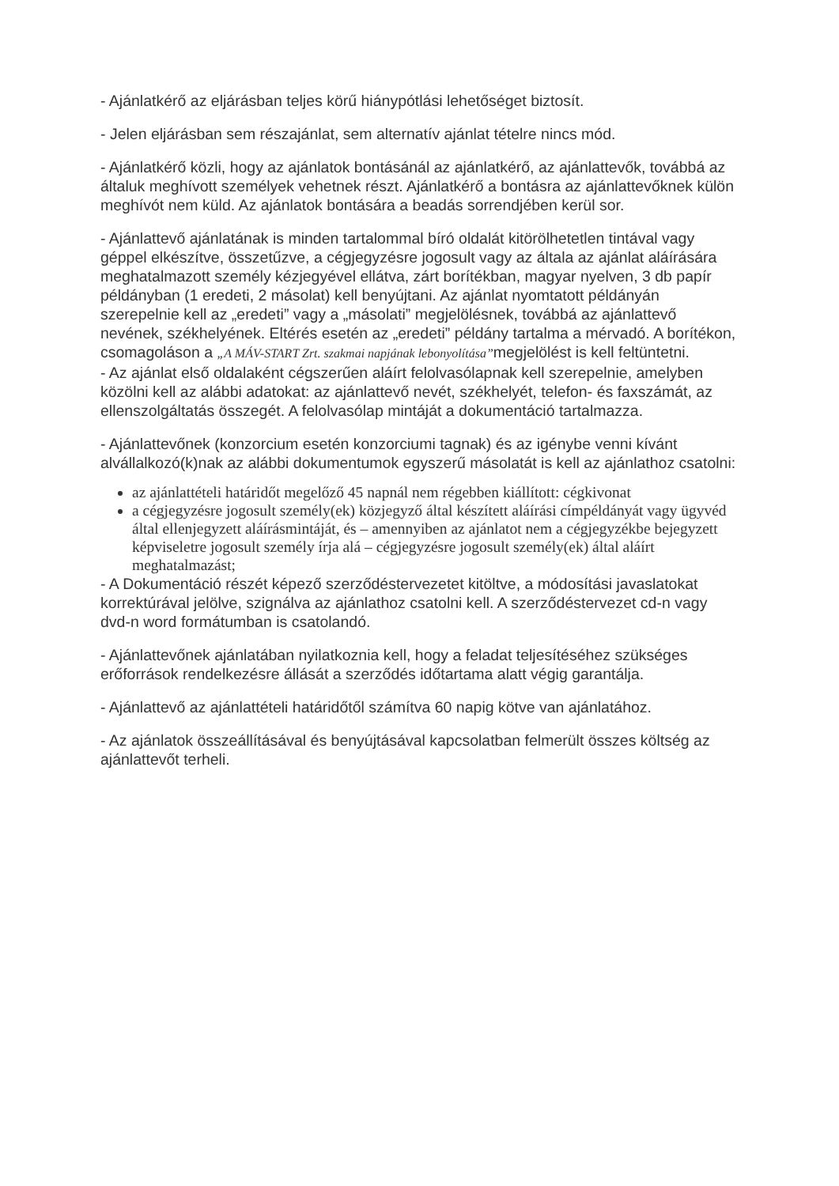- Ajánlatkérő az eljárásban teljes körű hiánypótlási lehetőséget biztosít.
- Jelen eljárásban sem részajánlat, sem alternatív ajánlat tételre nincs mód.
- Ajánlatkérő közli, hogy az ajánlatok bontásánál az ajánlatkérő, az ajánlattevők, továbbá az általuk meghívott személyek vehetnek részt. Ajánlatkérő a bontásra az ajánlattevőknek külön meghívót nem küld. Az ajánlatok bontására a beadás sorrendjében kerül sor.
- Ajánlattevő ajánlatának is minden tartalommal bíró oldalát kitörölhetetlen tintával vagy géppel elkészítve, összetűzve, a cégjegyzésre jogosult vagy az általa az ajánlat aláírására meghatalmazott személy kézjegyével ellátva, zárt borítékban, magyar nyelven, 3 db papír példányban (1 eredeti, 2 másolat) kell benyújtani. Az ajánlat nyomtatott példányán szerepelnie kell az „eredeti” vagy a „másolati” megjelölésnek, továbbá az ajánlattevő nevének, székhelyének. Eltérés esetén az „eredeti” példány tartalma a mérvadó. A borítékon, csomagoláson a „A MÁV-START Zrt. szakmai napjának lebonyolítása”megjelölést is kell feltüntetni.
- Az ajánlat első oldalaként cégszerűen aláírt felolvasólapnak kell szerepelnie, amelyben közölni kell az alábbi adatokat: az ajánlattevő nevét, székhelyét, telefon- és faxszámát, az ellenszolgáltatás összegét. A felolvasólap mintáját a dokumentáció tartalmazza.
- Ajánlattevőnek (konzorcium esetén konzorciumi tagnak) és az igénybe venni kívánt alvállalkozó(k)nak az alábbi dokumentumok egyszerű másolatát is kell az ajánlathoz csatolni:
az ajánlattételi határidőt megelőző 45 napnál nem régebben kiállított: cégkivonat
a cégjegyzésre jogosult személy(ek) közjegyző által készített aláírási címpéldányát vagy ügyvéd által ellenjegyzett aláírásmintáját, és – amennyiben az ajánlatot nem a cégjegyzékbe bejegyzett képviseletre jogosult személy írja alá – cégjegyzésre jogosult személy(ek) által aláírt meghatalmazást;
- A Dokumentáció részét képező szerződéstervezetet kitöltve, a módosítási javaslatokat korrektúrával jelölve, szignálva az ajánlathoz csatolni kell. A szerződéstervezet cd-n vagy dvd-n word formátumban is csatolandó.
- Ajánlattevőnek ajánlatában nyilatkoznia kell, hogy a feladat teljesítéséhez szükséges erőforrások rendelkezésre állását a szerződés időtartama alatt végig garantálja.
- Ajánlattevő az ajánlattételi határidőtől számítva 60 napig kötve van ajánlatához.
- Az ajánlatok összeállításával és benyújtásával kapcsolatban felmerült összes költség az ajánlattevőt terheli.